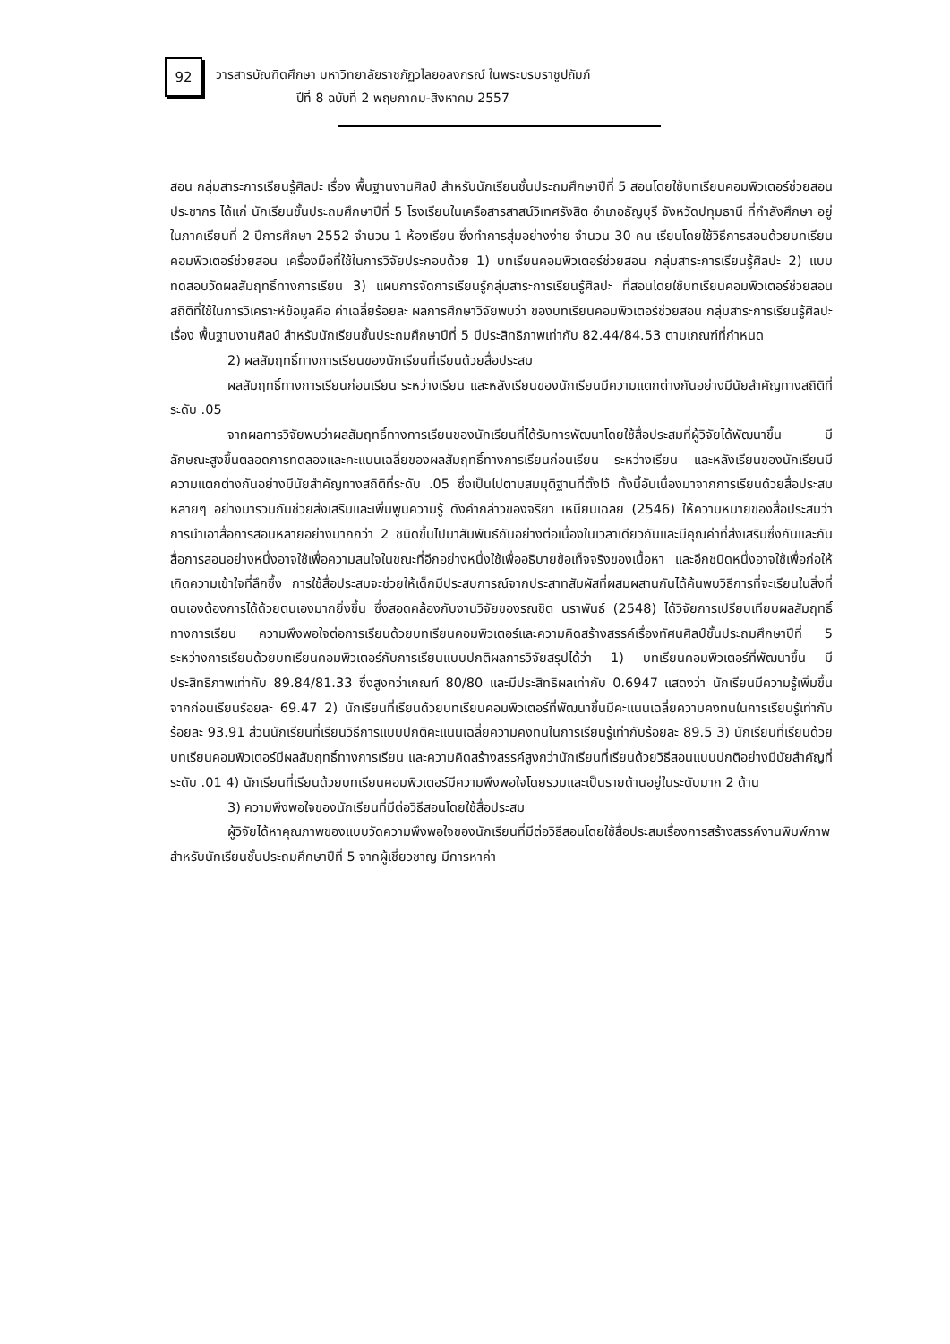92
วารสารบัณฑิตศึกษา มหาวิทยาลัยราชภัฏวไลยอลงกรณ์ ในพระบรมราชูปถัมภ์
ปีที่ 8 ฉบับที่ 2 พฤษภาคม-สิงหาคม 2557
สอน กลุ่มสาระการเรียนรู้ศิลปะ เรื่อง พื้นฐานงานศิลป์ สำหรับนักเรียนชั้นประถมศึกษาปีที่ 5 สอนโดยใช้บทเรียนคอมพิวเตอร์ช่วยสอน ประชากร ได้แก่ นักเรียนชั้นประถมศึกษาปีที่ 5 โรงเรียนในเครือสารสาสน์วิเทศรังสิต อำเภอธัญบุรี จังหวัดปทุมธานี ที่กำลังศึกษา อยู่ในภาคเรียนที่ 2 ปีการศึกษา 2552 จำนวน 1 ห้องเรียน ซึ่งทำการสุ่มอย่างง่าย จำนวน 30 คน เรียนโดยใช้วิธีการสอนด้วยบทเรียนคอมพิวเตอร์ช่วยสอน เครื่องมือที่ใช้ในการวิจัยประกอบด้วย 1) บทเรียนคอมพิวเตอร์ช่วยสอน กลุ่มสาระการเรียนรู้ศิลปะ 2) แบบทดสอบวัดผลสัมฤทธิ์ทางการเรียน 3) แผนการจัดการเรียนรู้กลุ่มสาระการเรียนรู้ศิลปะ ที่สอนโดยใช้บทเรียนคอมพิวเตอร์ช่วยสอน สถิติที่ใช้ในการวิเคราะห์ข้อมูลคือ ค่าเฉลี่ยร้อยละ ผลการศึกษาวิจัยพบว่า ของบทเรียนคอมพิวเตอร์ช่วยสอน กลุ่มสาระการเรียนรู้ศิลปะ เรื่อง พื้นฐานงานศิลป์ สำหรับนักเรียนชั้นประถมศึกษาปีที่ 5 มีประสิทธิภาพเท่ากับ 82.44/84.53 ตามเกณฑ์ที่กำหนด
2) ผลสัมฤทธิ์ทางการเรียนของนักเรียนที่เรียนด้วยสื่อประสม
ผลสัมฤทธิ์ทางการเรียนก่อนเรียน ระหว่างเรียน และหลังเรียนของนักเรียนมีความแตกต่างกันอย่างมีนัยสำคัญทางสถิติที่ระดับ .05
จากผลการวิจัยพบว่าผลสัมฤทธิ์ทางการเรียนของนักเรียนที่ได้รับการพัฒนาโดยใช้สื่อประสมที่ผู้วิจัยได้พัฒนาขึ้น มีลักษณะสูงขึ้นตลอดการทดลองและคะแนนเฉลี่ยของผลสัมฤทธิ์ทางการเรียนก่อนเรียน ระหว่างเรียน และหลังเรียนของนักเรียนมีความแตกต่างกันอย่างมีนัยสำคัญทางสถิติที่ระดับ .05 ซึ่งเป็นไปตามสมมุติฐานที่ตั้งไว้ ทั้งนี้อันเนื่องมาจากการเรียนด้วยสื่อประสมหลายๆ อย่างมารวมกันช่วยส่งเสริมและเพิ่มพูนความรู้ ดังคำกล่าวของจริยา เหนียนเฉลย (2546) ให้ความหมายของสื่อประสมว่า การนำเอาสื่อการสอนหลายอย่างมากกว่า 2 ชนิดขึ้นไปมาสัมพันธ์กันอย่างต่อเนื่องในเวลาเดียวกันและมีคุณค่าที่ส่งเสริมซึ่งกันและกัน สื่อการสอนอย่างหนึ่งอาจใช้เพื่อความสนใจในขณะที่อีกอย่างหนึ่งใช้เพื่ออธิบายข้อเท็จจริงของเนื้อหา และอีกชนิดหนึ่งอาจใช้เพื่อก่อให้เกิดความเข้าใจที่ลึกซึ้ง การใช้สื่อประสมจะช่วยให้เด็กมีประสบการณ์จากประสาทสัมผัสที่ผสมผสานกันได้ค้นพบวิธีการที่จะเรียนในสิ่งที่ตนเองต้องการได้ด้วยตนเองมากยิ่งขึ้น ซึ่งสอดคล้องกับงานวิจัยของรณชิต นราพันธ์ (2548) ได้วิจัยการเปรียบเทียบผลสัมฤทธิ์ทางการเรียน ความพึงพอใจต่อการเรียนด้วยบทเรียนคอมพิวเตอร์และความคิดสร้างสรรค์เรื่องทัศนศิลป์ชั้นประถมศึกษาปีที่ 5 ระหว่างการเรียนด้วยบทเรียนคอมพิวเตอร์กับการเรียนแบบปกติผลการวิจัยสรุปได้ว่า 1) บทเรียนคอมพิวเตอร์ที่พัฒนาขึ้น มีประสิทธิภาพเท่ากับ 89.84/81.33 ซึ่งสูงกว่าเกณฑ์ 80/80 และมีประสิทธิผลเท่ากับ 0.6947 แสดงว่า นักเรียนมีความรู้เพิ่มขึ้นจากก่อนเรียนร้อยละ 69.47 2) นักเรียนที่เรียนด้วยบทเรียนคอมพิวเตอร์ที่พัฒนาขึ้นมีคะแนนเฉลี่ยความคงทนในการเรียนรู้เท่ากับร้อยละ 93.91 ส่วนนักเรียนที่เรียนวิธีการแบบปกติคะแนนเฉลี่ยความคงทนในการเรียนรู้เท่ากับร้อยละ 89.5 3) นักเรียนที่เรียนด้วยบทเรียนคอมพิวเตอร์มีผลสัมฤทธิ์ทางการเรียน และความคิดสร้างสรรค์สูงกว่านักเรียนที่เรียนด้วยวิธีสอนแบบปกติอย่างมีนัยสำคัญที่ระดับ .01 4) นักเรียนที่เรียนด้วยบทเรียนคอมพิวเตอร์มีความพึงพอใจโดยรวมและเป็นรายด้านอยู่ในระดับมาก 2 ด้าน
3) ความพึงพอใจของนักเรียนที่มีต่อวิธีสอนโดยใช้สื่อประสม
ผู้วิจัยได้หาคุณภาพของแบบวัดความพึงพอใจของนักเรียนที่มีต่อวิธีสอนโดยใช้สื่อประสมเรื่องการสร้างสรรค์งานพิมพ์ภาพ สำหรับนักเรียนชั้นประถมศึกษาปีที่ 5 จากผู้เชี่ยวชาญ มีการหาค่า